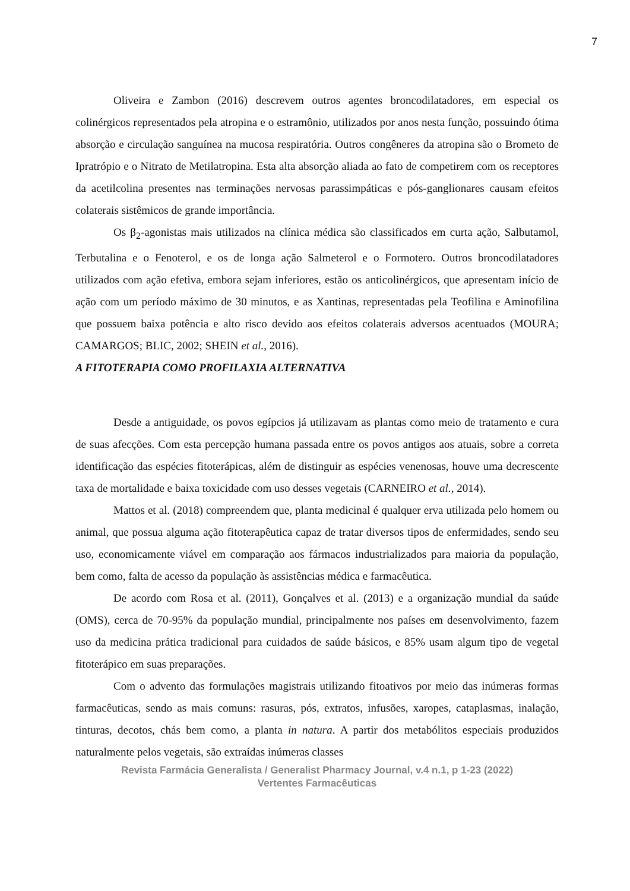7
Oliveira e Zambon (2016) descrevem outros agentes broncodilatadores, em especial os colinérgicos representados pela atropina e o estramônio, utilizados por anos nesta função, possuindo ótima absorção e circulação sanguínea na mucosa respiratória. Outros congêneres da atropina são o Brometo de Ipratrópio e o Nitrato de Metilatropina. Esta alta absorção aliada ao fato de competirem com os receptores da acetilcolina presentes nas terminações nervosas parassimpáticas e pós-ganglionares causam efeitos colaterais sistêmicos de grande importância.
Os β<sub>2</sub>-agonistas mais utilizados na clínica médica são classificados em curta ação, Salbutamol, Terbutalina e o Fenoterol, e os de longa ação Salmeterol e o Formotero. Outros broncodilatadores utilizados com ação efetiva, embora sejam inferiores, estão os anticolinérgicos, que apresentam início de ação com um período máximo de 30 minutos, e as Xantinas, representadas pela Teofilina e Aminofilina que possuem baixa potência e alto risco devido aos efeitos colaterais adversos acentuados (MOURA; CAMARGOS; BLIC, 2002; SHEIN et al., 2016).
A FITOTERAPIA COMO PROFILAXIA ALTERNATIVA
Desde a antiguidade, os povos egípcios já utilizavam as plantas como meio de tratamento e cura de suas afecções. Com esta percepção humana passada entre os povos antigos aos atuais, sobre a correta identificação das espécies fitoterápicas, além de distinguir as espécies venenosas, houve uma decrescente taxa de mortalidade e baixa toxicidade com uso desses vegetais (CARNEIRO et al., 2014).
Mattos et al. (2018) compreendem que, planta medicinal é qualquer erva utilizada pelo homem ou animal, que possua alguma ação fitoterapêutica capaz de tratar diversos tipos de enfermidades, sendo seu uso, economicamente viável em comparação aos fármacos industrializados para maioria da população, bem como, falta de acesso da população às assistências médica e farmacêutica.
De acordo com Rosa et al. (2011), Gonçalves et al. (2013) e a organização mundial da saúde (OMS), cerca de 70-95% da população mundial, principalmente nos países em desenvolvimento, fazem uso da medicina prática tradicional para cuidados de saúde básicos, e 85% usam algum tipo de vegetal fitoterápico em suas preparações.
Com o advento das formulações magistrais utilizando fitoativos por meio das inúmeras formas farmacêuticas, sendo as mais comuns: rasuras, pós, extratos, infusões, xaropes, cataplasmas, inalação, tinturas, decotos, chás bem como, a planta in natura. A partir dos metabólitos especiais produzidos naturalmente pelos vegetais, são extraídas inúmeras classes
Revista Farmácia Generalista / Generalist Pharmacy Journal, v.4 n.1, p 1-23 (2022)
Vertentes Farmacêuticas